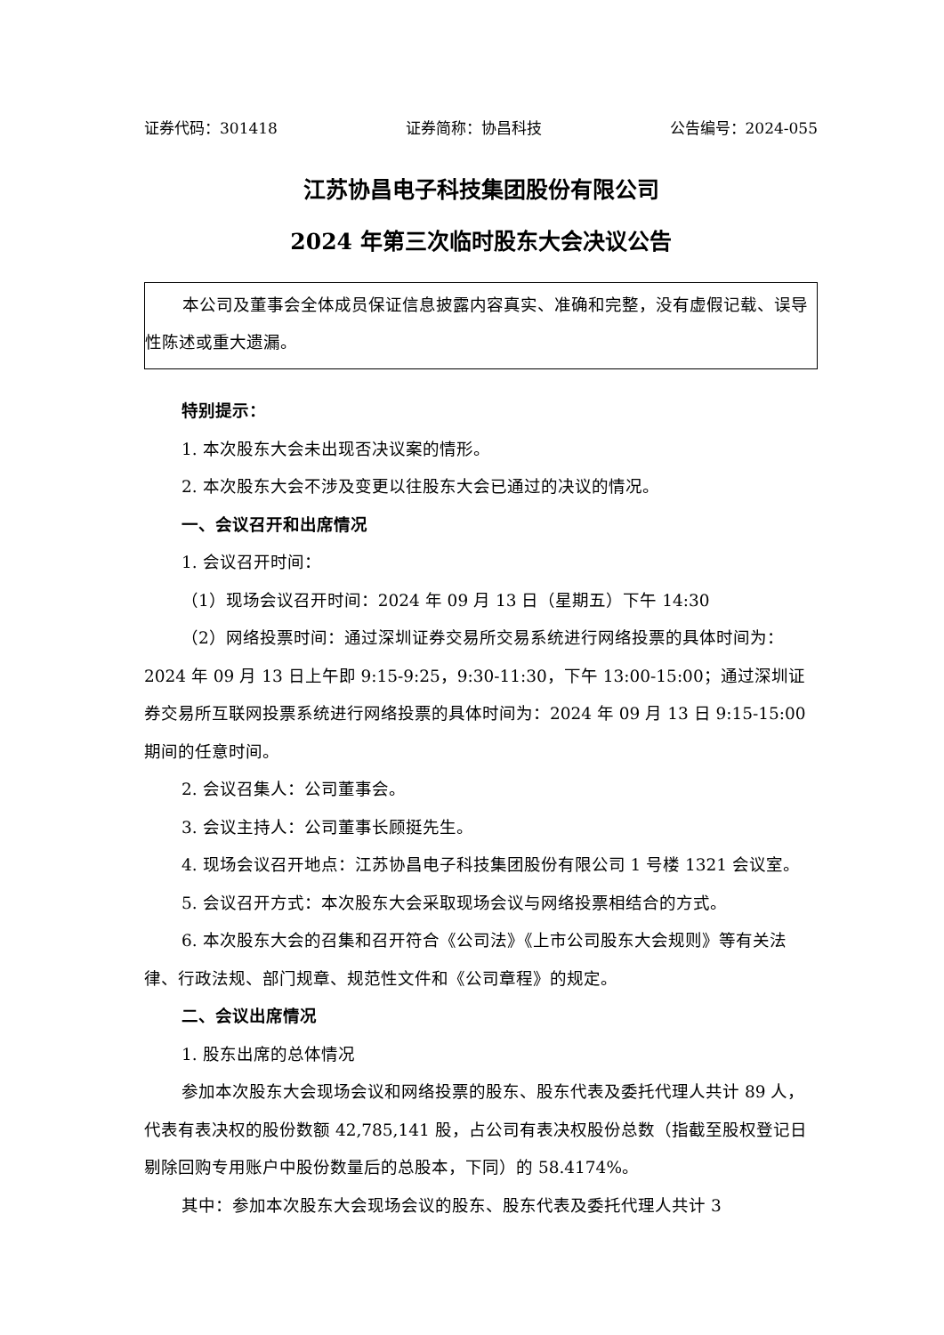证券代码：301418 证券简称：协昌科技 公告编号：2024-055
江苏协昌电子科技集团股份有限公司
2024 年第三次临时股东大会决议公告
本公司及董事会全体成员保证信息披露内容真实、准确和完整，没有虚假记载、误导性陈述或重大遗漏。
特别提示：
1. 本次股东大会未出现否决议案的情形。
2. 本次股东大会不涉及变更以往股东大会已通过的决议的情况。
一、会议召开和出席情况
1. 会议召开时间：
（1）现场会议召开时间：2024 年 09 月 13 日（星期五）下午 14:30
（2）网络投票时间：通过深圳证券交易所交易系统进行网络投票的具体时间为：2024 年 09 月 13 日上午即 9:15-9:25，9:30-11:30，下午 13:00-15:00；通过深圳证券交易所互联网投票系统进行网络投票的具体时间为：2024 年 09 月 13 日 9:15-15:00 期间的任意时间。
2. 会议召集人：公司董事会。
3. 会议主持人：公司董事长顾挺先生。
4. 现场会议召开地点：江苏协昌电子科技集团股份有限公司 1 号楼 1321 会议室。
5. 会议召开方式：本次股东大会采取现场会议与网络投票相结合的方式。
6. 本次股东大会的召集和召开符合《公司法》《上市公司股东大会规则》等有关法律、行政法规、部门规章、规范性文件和《公司章程》的规定。
二、会议出席情况
1. 股东出席的总体情况
参加本次股东大会现场会议和网络投票的股东、股东代表及委托代理人共计 89 人，代表有表决权的股份数额 42,785,141 股，占公司有表决权股份总数（指截至股权登记日剔除回购专用账户中股份数量后的总股本，下同）的 58.4174%。
其中：参加本次股东大会现场会议的股东、股东代表及委托代理人共计 3